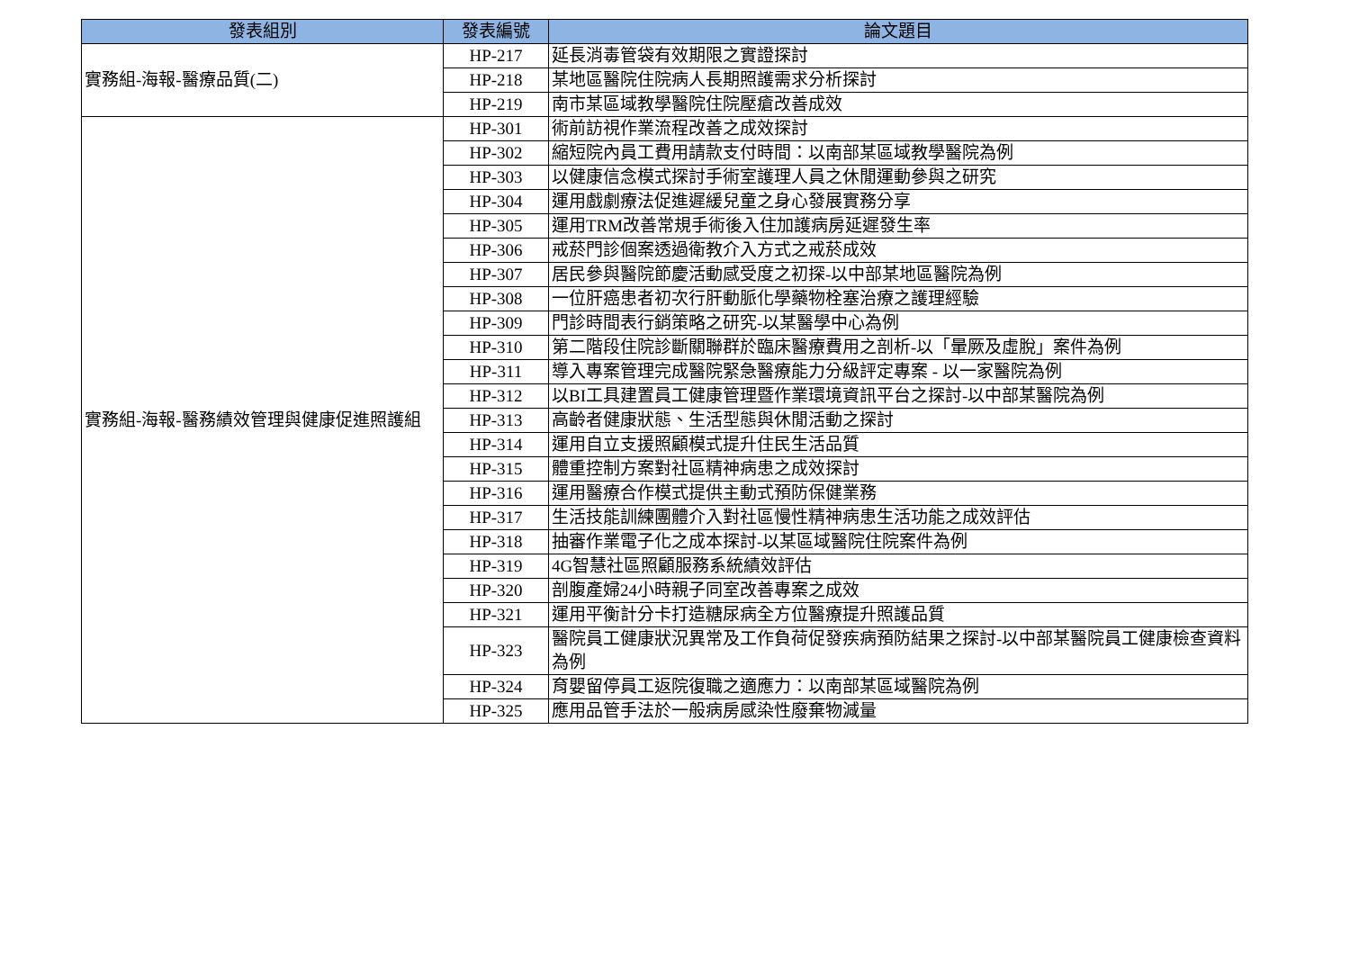| 發表組別 | 發表編號 | 論文題目 |
| --- | --- | --- |
| 實務組-海報-醫療品質(二) | HP-217 | 延長消毒管袋有效期限之實證探討 |
| | HP-218 | 某地區醫院住院病人長期照護需求分析探討 |
| | HP-219 | 南市某區域教學醫院住院壓瘡改善成效 |
| 實務組-海報-醫務績效管理與健康促進照護組 | HP-301 | 術前訪視作業流程改善之成效探討 |
| | HP-302 | 縮短院內員工費用請款支付時間：以南部某區域教學醫院為例 |
| | HP-303 | 以健康信念模式探討手術室護理人員之休閒運動參與之研究 |
| | HP-304 | 運用戲劇療法促進遲緩兒童之身心發展實務分享 |
| | HP-305 | 運用TRM改善常規手術後入住加護病房延遲發生率 |
| | HP-306 | 戒菸門診個案透過衛教介入方式之戒菸成效 |
| | HP-307 | 居民參與醫院節慶活動感受度之初探-以中部某地區醫院為例 |
| | HP-308 | 一位肝癌患者初次行肝動脈化學藥物栓塞治療之護理經驗 |
| | HP-309 | 門診時間表行銷策略之研究-以某醫學中心為例 |
| | HP-310 | 第二階段住院診斷關聯群於臨床醫療費用之剖析-以「暈厥及虛脫」案件為例 |
| | HP-311 | 導入專案管理完成醫院緊急醫療能力分級評定專案 - 以一家醫院為例 |
| | HP-312 | 以BI工具建置員工健康管理暨作業環境資訊平台之探討-以中部某醫院為例 |
| | HP-313 | 高齡者健康狀態、生活型態與休閒活動之探討 |
| | HP-314 | 運用自立支援照顧模式提升住民生活品質 |
| | HP-315 | 體重控制方案對社區精神病患之成效探討 |
| | HP-316 | 運用醫療合作模式提供主動式預防保健業務 |
| | HP-317 | 生活技能訓練團體介入對社區慢性精神病患生活功能之成效評估 |
| | HP-318 | 抽審作業電子化之成本探討-以某區域醫院住院案件為例 |
| | HP-319 | 4G智慧社區照顧服務系統績效評估 |
| | HP-320 | 剖腹產婦24小時親子同室改善專案之成效 |
| | HP-321 | 運用平衡計分卡打造糖尿病全方位醫療提升照護品質 |
| | HP-323 | 醫院員工健康狀況異常及工作負荷促發疾病預防結果之探討-以中部某醫院員工健康檢查資料為例 |
| | HP-324 | 育嬰留停員工返院復職之適應力：以南部某區域醫院為例 |
| | HP-325 | 應用品管手法於一般病房感染性廢棄物減量 |